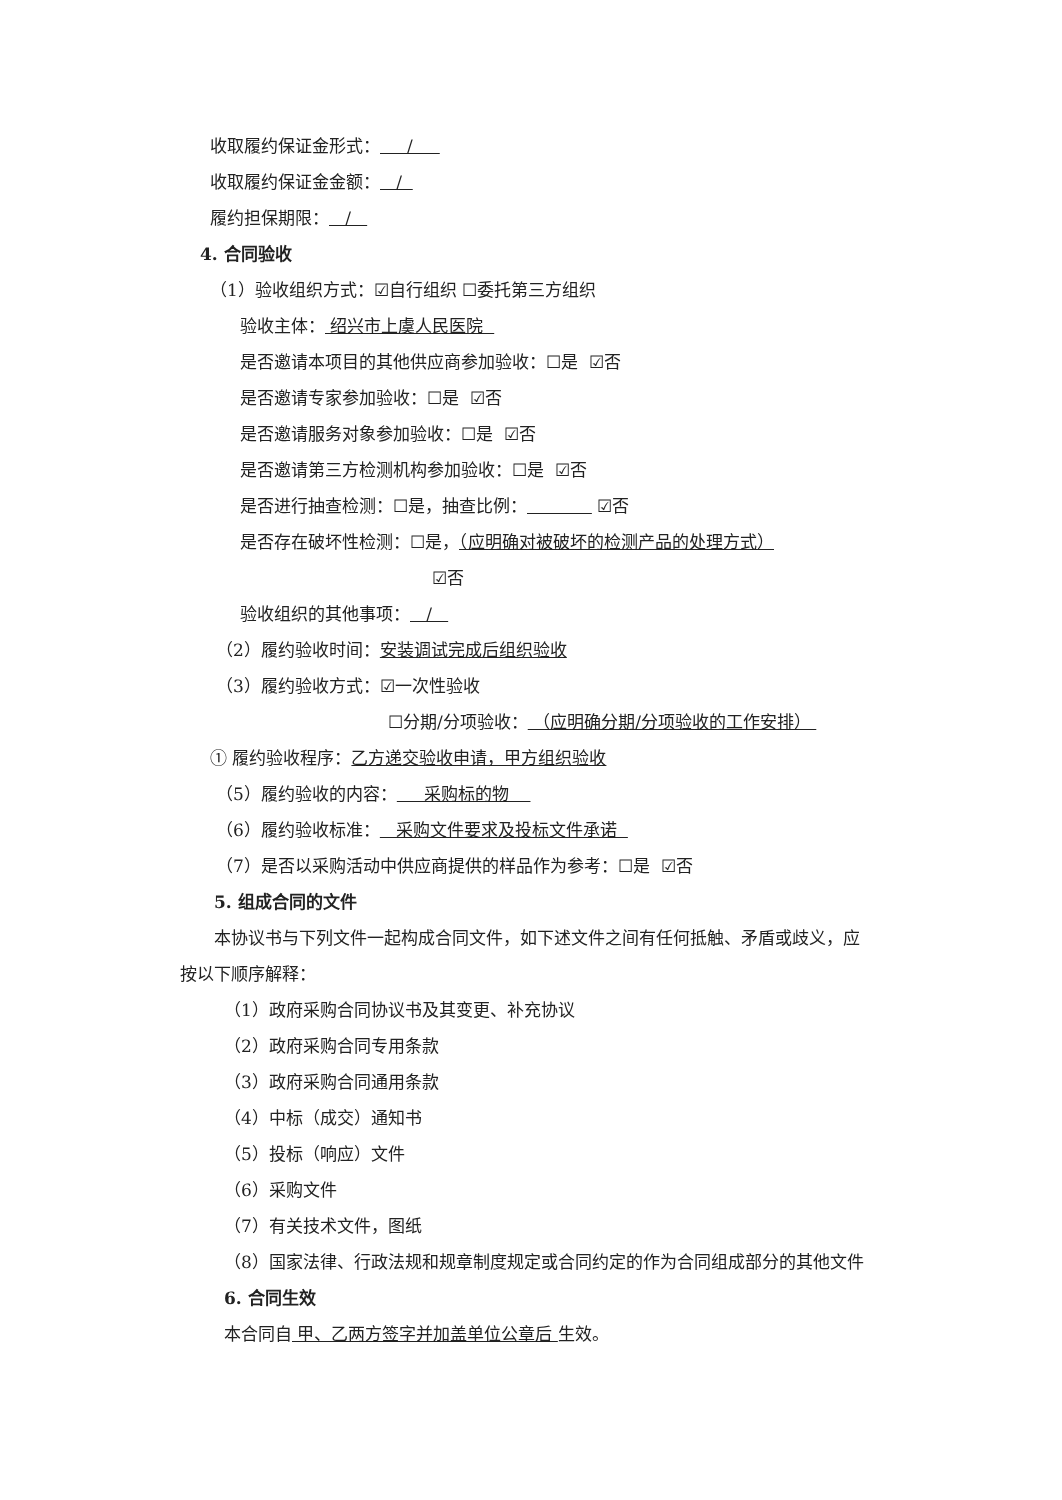收取履约保证金形式： /
收取履约保证金金额： /
履约担保期限： /
4. 合同验收
（1）验收组织方式：☑自行组织 ☐委托第三方组织
验收主体： 绍兴市上虞人民医院
是否邀请本项目的其他供应商参加验收：☐是 ☑否
是否邀请专家参加验收：☐是 ☑否
是否邀请服务对象参加验收：☐是 ☑否
是否邀请第三方检测机构参加验收：☐是 ☑否
是否进行抽查检测：☐是，抽查比例： ☑否
是否存在破坏性检测：☐是，（应明确对被破坏的检测产品的处理方式）
☑否
验收组织的其他事项： /
（2）履约验收时间：安装调试完成后组织验收
（3）履约验收方式：☑一次性验收
☐分期/分项验收： （应明确分期/分项验收的工作安排）
① 履约验收程序：乙方递交验收申请，甲方组织验收
（5）履约验收的内容： 采购标的物
（6）履约验收标准： 采购文件要求及投标文件承诺
（7）是否以采购活动中供应商提供的样品作为参考：☐是 ☑否
5. 组成合同的文件
本协议书与下列文件一起构成合同文件，如下述文件之间有任何抵触、矛盾或歧义，应
按以下顺序解释：
（1）政府采购合同协议书及其变更、补充协议
（2）政府采购合同专用条款
（3）政府采购合同通用条款
（4）中标（成交）通知书
（5）投标（响应）文件
（6）采购文件
（7）有关技术文件，图纸
（8）国家法律、行政法规和规章制度规定或合同约定的作为合同组成部分的其他文件
6. 合同生效
本合同自 甲、乙两方签字并加盖单位公章后 生效。